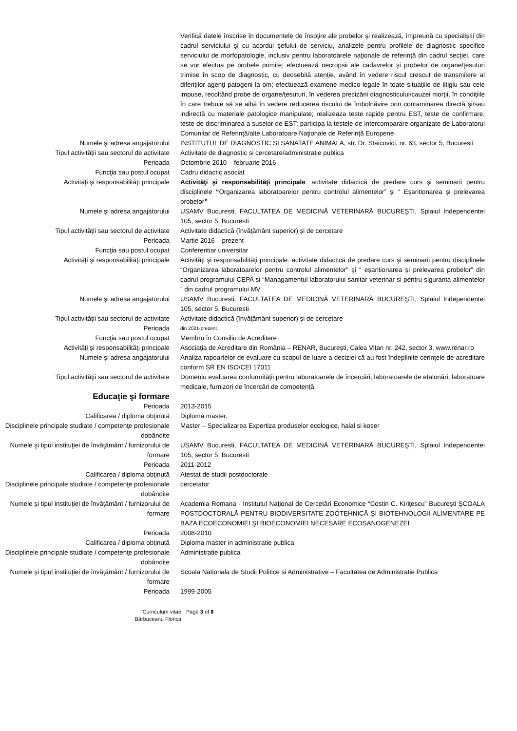Verifică datele înscrise în documentele de însoţire ale probelor şi realizează, împreună cu specialiştii din cadrul serviciului şi cu acordul şefului de serviciu, analizele pentru profilele de diagnostic specifice serviciului de morfopatologie, inclusiv pentru laboratoarele naţionale de referinţă din cadrul secţiei, care se vor efectua pe probele primite; efectuează necropsii ale cadavrelor şi probelor de organe/ţesuturi trimise în scop de diagnostic, cu deosebită atenţie, având în vedere riscul crescut de transmitere al diferiţilor agenţi patogeni la om; efectuează examene medico-legale în toate situaţiile de litigiu sau cele impuse, recoltând probe de organe/ţesuturi, în vederea precizării diagnosticului/cauzei morţii, în condiţiile în care trebuie să se aibă în vedere reducerea riscului de îmbolnăvire prin contaminarea directă şi/sau indirectă cu materiale patologice manipulate; realizeaza teste rapide pentru EST, teste de confirmare, teste de discriminarea a suselor de EST; participa la testele de intercomparare organizate de Laboratorul Comunitar de Referinţă/alte Laboratoare Naţionale de Referinţă Europene
Numele şi adresa angajatorului INSTITUTUL DE DIAGNOSTIC SI SANATATE ANIMALA, str. Dr. Staicovici, nr. 63, sector 5, Bucuresti
Tipul activităţii sau sectorul de activitate
Activitate de diagnostic si cercetare/administratie publica
Perioada Octombrie 2010 – februarie 2016
Funcţia sau postul ocupat Cadru didactic asociat
Activităţi şi responsabilităţi principale Activităţi şi responsabilităţi principale: activitate didactică de predare curs şi seminarii pentru disciplinele “Organizarea laboratoarelor pentru controlul alimentelor” şi “ Eşantionarea şi prelevarea probelor”
Numele şi adresa angajatorului USAMV Bucuresti, FACULTATEA DE MEDICINĂ VETERINARĂ BUCUREŞTI, Splaiul Independentei 105, sector 5, Bucuresti
Tipul activităţii sau sectorul de activitate
Activitate didactică (învăţământ superior) și de cercetare
Perioada Martie 2016 – prezent
Funcţia sau postul ocupat Conferentiar universitar
Activităţi şi responsabilităţi principale Activităţi şi responsabilităţi principale: activitate didactică de predare curs şi seminarii pentru disciplinele “Organizarea laboratoarelor pentru controlul alimentelor” şi “ eşantionarea şi prelevarea probelor” din cadrul programului CEPA si “Managamentul laboratorului sanitar veterinar si pentru siguranta alimentelor ” din cadrul programului MV
Numele şi adresa angajatorului USAMV Bucuresti, FACULTATEA DE MEDICINĂ VETERINARĂ BUCUREŞTI, Splaiul Independentei 105, sector 5, Bucuresti
Tipul activităţii sau sectorul de activitate
Activitate didactică (învăţământ superior) și de cercetare
Perioada
din 2021-prezent
Funcţia sau postul ocupat Membru în Consiliu de Acreditare
Activităţi şi responsabilităţi principale Asociaţia de Acreditare din România – RENAR, Bucureşti, Calea Vitan nr. 242, sector 3, www.renar.ro
Numele şi adresa angajatorului Analiza rapoartelor de evaluare cu scopul de luare a deciziei că au fost îndeplinite cerinţele de acreditare conform SR EN ISO/CEI 17011
Tipul activităţii sau sectorul de activitate
Domeniu evaluarea conformităţii pentru laboratoarele de încercări, laboratoarele de etalonări, laboratoare medicale, furnizori de încercări de competenţă
Educaţie şi formare
Perioada 2013-2015
Calificarea / diploma obţinută Diploma master.
Disciplinele principale studiate / competenţe profesionale dobândite
Master – Specializarea Expertiza produselor ecologice, halal si koser
Numele şi tipul instituţiei de învăţământ / furnizorului de formare
USAMV Bucuresti, FACULTATEA DE MEDICINĂ VETERINARĂ BUCUREŞTI, Splaiul Independentei 105, sector 5, Bucuresti
Perioada 2011-2012
Calificarea / diploma obţinută Atestat de studii postdoctorale
Disciplinele principale studiate / competenţe profesionale dobândite
cercetator
Numele şi tipul instituţiei de învăţământ / furnizorului de formare
Academia Romana - Institutul Naţional de Cercetări Economice “Costin C. Kiriţescu” Bucureşti ŞCOALA POSTDOCTORALĂ PENTRU BIODIVERSITATE ZOOTEHNICĂ ŞI BIOTEHNOLOGII ALIMENTARE PE BAZA ECOECONOMIEI ŞI BIOECONOMIEI NECESARE ECOSANOGENEZEI
Perioada 2008-2010
Calificarea / diploma obţinută Diploma master in administratie publica
Disciplinele principale studiate / competenţe profesionale dobândite
Administratie publica
Numele şi tipul instituţiei de învăţământ / furnizorului de formare
Scoala Nationala de Studii Politice si Administrative – Facultatea de Administratie Publica
Perioada 1999-2005
Curriculum vitae
Bărbuceanu Florica
Page 3 of 8